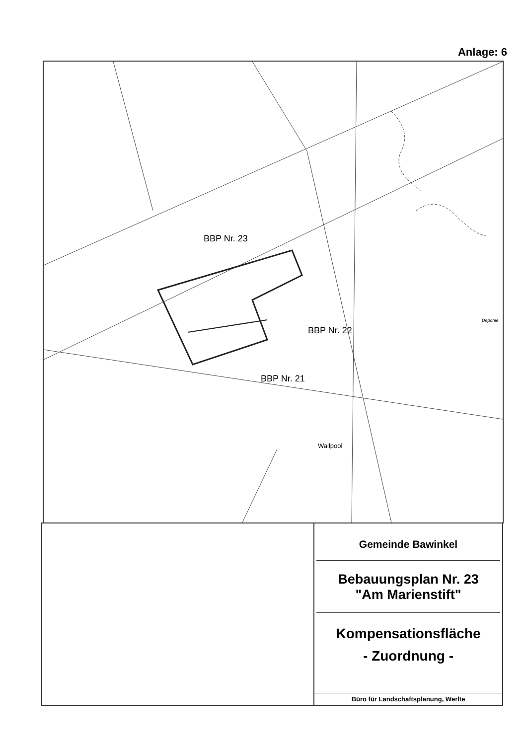Anlage: 6
BBP Nr. 23
BBP Nr. 22
BBP Nr. 21
Wallpool
Deponie
Gemeinde Bawinkel
Bebauungsplan Nr. 23
"Am Marienstift"
Kompensationsfläche
- Zuordnung -
Büro für Landschaftsplanung, Werlte